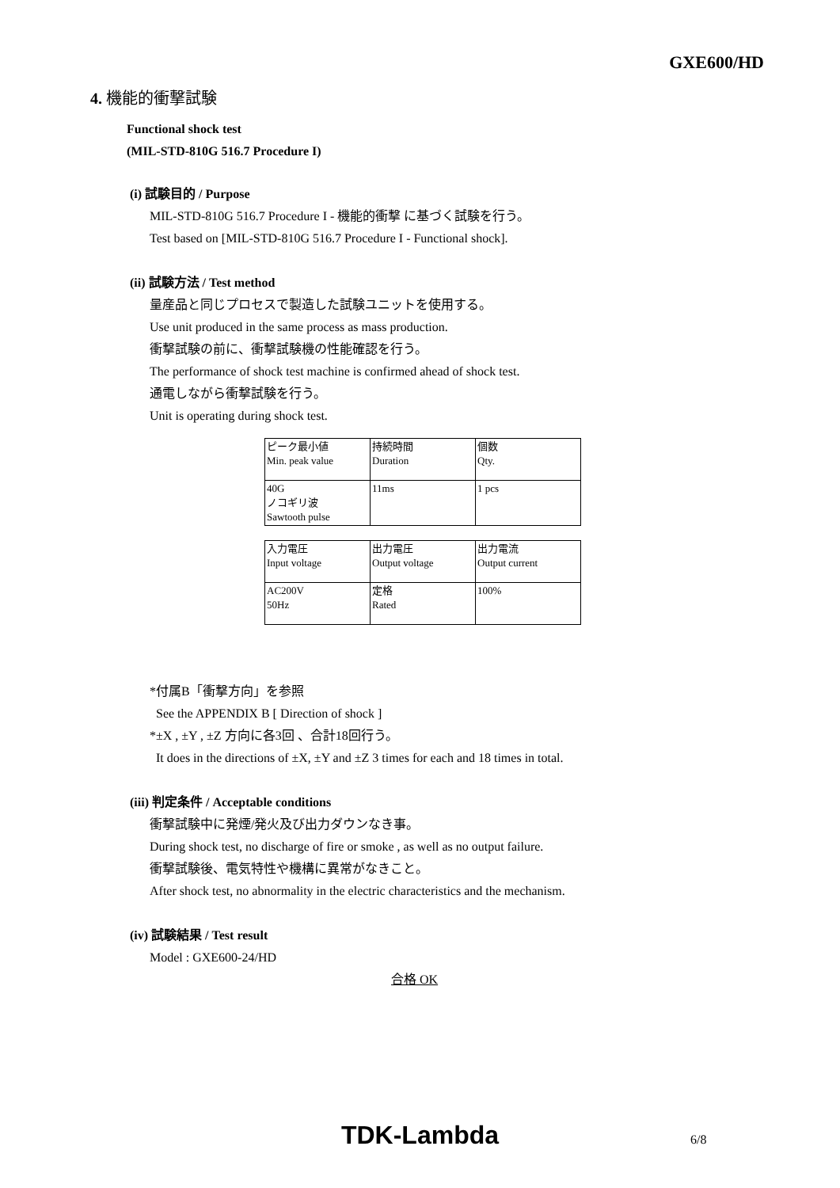GXE600/HD
4. 機能的衝撃試験
Functional shock test
(MIL-STD-810G 516.7 Procedure I)
(i) 試験目的 / Purpose
MIL-STD-810G 516.7 Procedure I - 機能的衝撃 に基づく試験を行う。
Test based on [MIL-STD-810G 516.7 Procedure I - Functional shock].
(ii) 試験方法 / Test method
量産品と同じプロセスで製造した試験ユニットを使用する。
Use unit produced in the same process as mass production.
衝撃試験の前に、衝撃試験機の性能確認を行う。
The performance of shock test machine is confirmed ahead of shock test.
通電しながら衝撃試験を行う。
Unit is operating during shock test.
| ピーク最小値 Min. peak value | 持続時間 Duration | 個数 Qty. |
| 40G ノコギリ波 Sawtooth pulse | 11ms | 1 pcs |
| 入力電圧 Input voltage | 出力電圧 Output voltage | 出力電流 Output current |
| AC200V 50Hz | 定格 Rated | 100% |
*付属B「衝撃方向」を参照
See the APPENDIX B [ Direction of shock ]
*±X , ±Y , ±Z 方向に各3回 、合計18回行う。
It does in the directions of ±X, ±Y and ±Z 3 times for each and 18 times in total.
(iii) 判定条件 / Acceptable conditions
衝撃試験中に発煙/発火及び出力ダウンなき事。
During shock test, no discharge of fire or smoke , as well as no output failure.
衝撃試験後、電気特性や機構に異常がなきこと。
After shock test, no abnormality in the electric characteristics and the mechanism.
(iv) 試験結果 / Test result
Model : GXE600-24/HD
合格 OK
TDK-Lambda 6/8